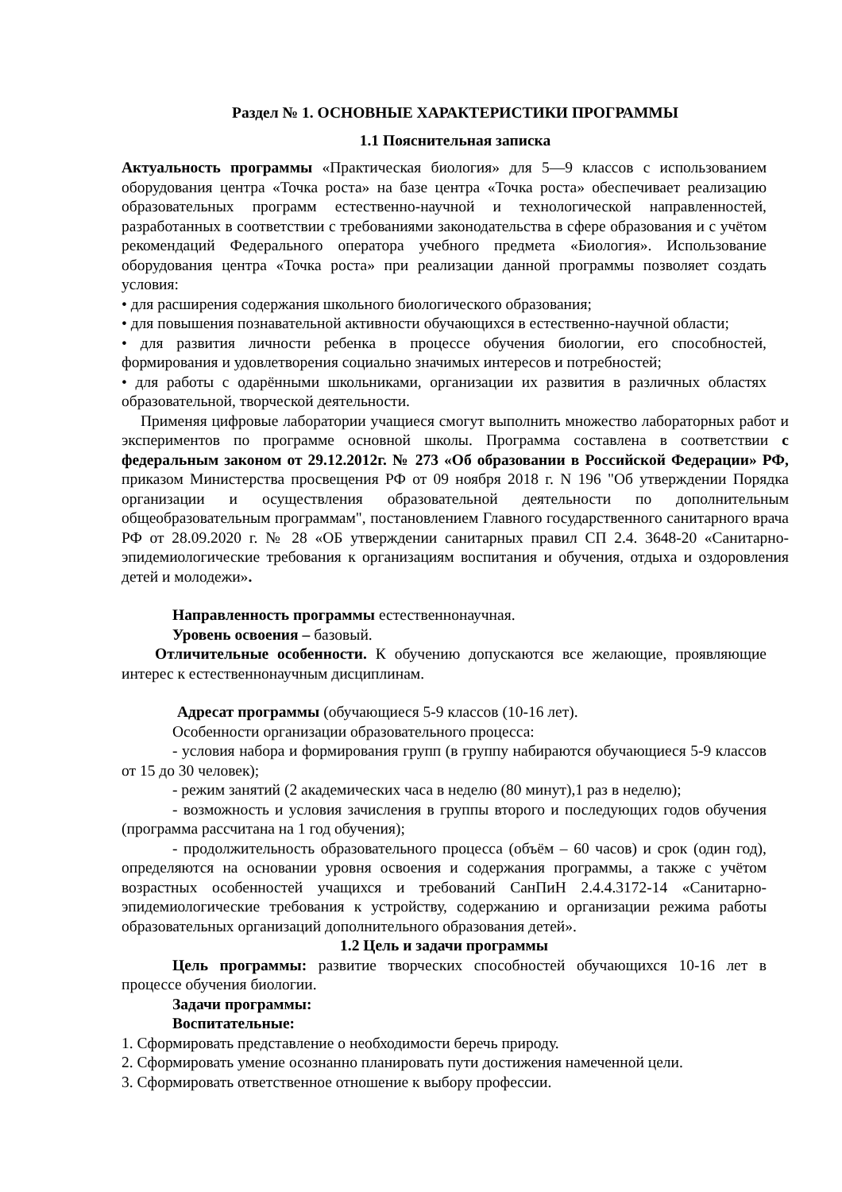Раздел № 1. ОСНОВНЫЕ ХАРАКТЕРИСТИКИ ПРОГРАММЫ
1.1 Пояснительная записка
Актуальность программы «Практическая биология» для 5—9 классов с использованием оборудования центра «Точка роста» на базе центра «Точка роста» обеспечивает реализацию образовательных программ естественно-научной и технологической направленностей, разработанных в соответствии с требованиями законодательства в сфере образования и с учётом рекомендаций Федерального оператора учебного предмета «Биология». Использование оборудования центра «Точка роста» при реализации данной программы позволяет создать условия:
• для расширения содержания школьного биологического образования;
• для повышения познавательной активности обучающихся в естественно-научной области;
• для развития личности ребенка в процессе обучения биологии, его способностей, формирования и удовлетворения социально значимых интересов и потребностей;
• для работы с одарёнными школьниками, организации их развития в различных областях образовательной, творческой деятельности.
Применяя цифровые лаборатории учащиеся смогут выполнить множество лабораторных работ и экспериментов по программе основной школы. Программа составлена в соответствии с федеральным законом от 29.12.2012г. № 273 «Об образовании в Российской Федерации» РФ, приказом Министерства просвещения РФ от 09 ноября 2018 г. N 196 "Об утверждении Порядка организации и осуществления образовательной деятельности по дополнительным общеобразовательным программам", постановлением Главного государственного санитарного врача РФ от 28.09.2020 г. № 28 «ОБ утверждении санитарных правил СП 2.4. 3648-20 «Санитарно-эпидемиологические требования к организациям воспитания и обучения, отдыха и оздоровления детей и молодежи».
Направленность программы естественнонаучная.
Уровень освоения – базовый.
Отличительные особенности. К обучению допускаются все желающие, проявляющие интерес к естественнонаучным дисциплинам.
Адресат программы (обучающиеся 5-9 классов (10-16 лет).
Особенности организации образовательного процесса:
- условия набора и формирования групп (в группу набираются обучающиеся 5-9 классов от 15 до 30 человек);
- режим занятий (2 академических часа в неделю (80 минут),1 раз в неделю);
- возможность и условия зачисления в группы второго и последующих годов обучения (программа рассчитана на 1 год обучения);
- продолжительность образовательного процесса (объём – 60 часов) и срок (один год), определяются на основании уровня освоения и содержания программы, а также с учётом возрастных особенностей учащихся и требований СанПиН 2.4.4.3172-14 «Санитарно-эпидемиологические требования к устройству, содержанию и организации режима работы образовательных организаций дополнительного образования детей».
1.2 Цель и задачи программы
Цель программы: развитие творческих способностей обучающихся 10-16 лет в процессе обучения биологии.
Задачи программы:
Воспитательные:
1. Сформировать представление о необходимости беречь природу.
2. Сформировать умение осознанно планировать пути достижения намеченной цели.
3. Сформировать ответственное отношение к выбору профессии.